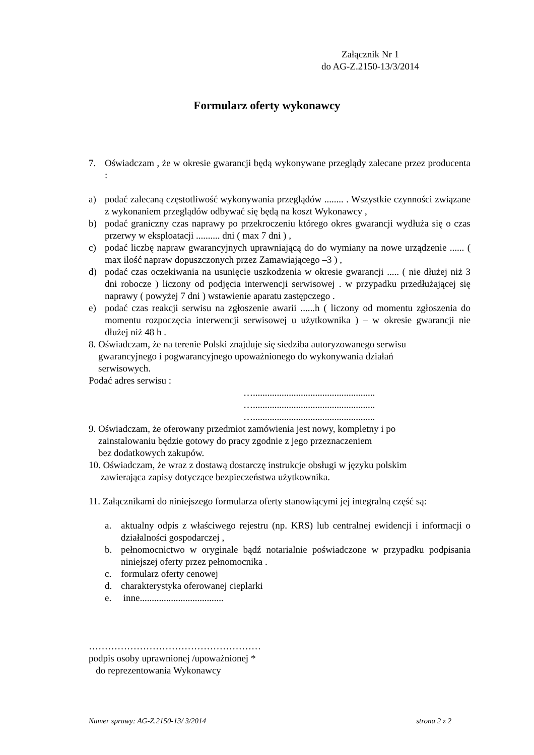Załącznik Nr 1
do AG-Z.2150-13/3/2014
Formularz oferty wykonawcy
7. Oświadczam , że w okresie gwarancji będą wykonywane przeglądy zalecane przez producenta :
a) podać zalecaną częstotliwość wykonywania przeglądów ........ . Wszystkie czynności związane z wykonaniem przeglądów odbywać się będą na koszt Wykonawcy ,
b) podać graniczny czas naprawy po przekroczeniu którego okres gwarancji wydłuża się o czas przerwy w eksploatacji .......... dni ( max 7 dni ) ,
c) podać liczbę napraw gwarancyjnych uprawniającą do do wymiany na nowe urządzenie ...... ( max ilość napraw dopuszczonych przez Zamawiającego –3 ) ,
d) podać czas oczekiwania na usunięcie uszkodzenia w okresie gwarancji ..... ( nie dłużej niż 3 dni robocze ) liczony od podjęcia interwencji serwisowej . w przypadku przedłużającej się naprawy ( powyżej 7 dni ) wstawienie aparatu zastępczego .
e) podać czas reakcji serwisu na zgłoszenie awarii ......h ( liczony od momentu zgłoszenia do momentu rozpoczęcia interwencji serwisowej u użytkownika ) – w okresie gwarancji nie dłużej niż 48 h .
8. Oświadczam, że na terenie Polski znajduje się siedziba autoryzowanego serwisu
gwarancyjnego i pogwarancyjnego upoważnionego do wykonywania działań
serwisowych.
Podać adres serwisu :
…...................................................
…...................................................
…...................................................
9. Oświadczam, że oferowany przedmiot zamówienia jest nowy, kompletny i po
zainstalowaniu będzie gotowy do pracy zgodnie z jego przeznaczeniem
bez dodatkowych zakupów.
10. Oświadczam, że wraz z dostawą dostarczę instrukcje obsługi w języku polskim
zawierająca zapisy dotyczące bezpieczeństwa użytkownika.
11. Załącznikami do niniejszego formularza oferty stanowiącymi jej integralną część są:
a. aktualny odpis z właściwego rejestru (np. KRS) lub centralnej ewidencji i informacji o działalności gospodarczej ,
b. pełnomocnictwo w oryginale bądź notarialnie poświadczone w przypadku podpisania niniejszej oferty przez pełnomocnika .
c. formularz oferty cenowej
d. charakterystyka oferowanej cieplarki
e. inne...................................
………………………………………………
podpis osoby uprawnionej /upoważnionej *
do reprezentowania Wykonawcy
Numer sprawy: AG-Z.2150-13/ 3/2014 strona 2 z 2